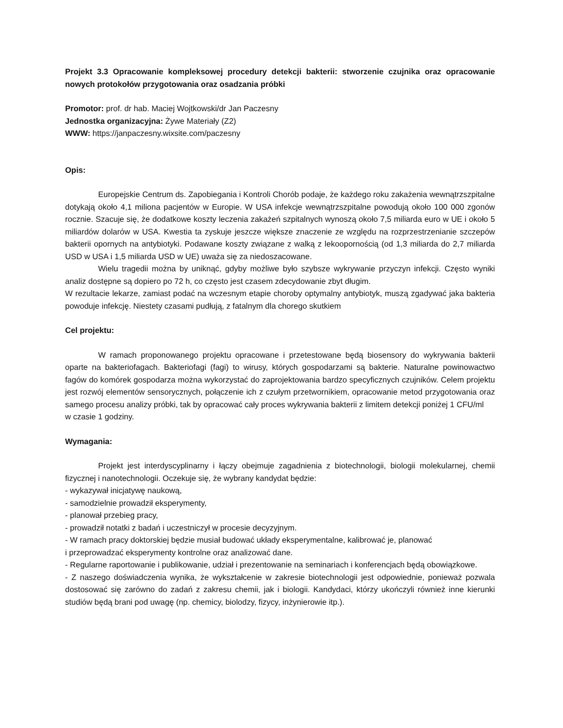Projekt 3.3 Opracowanie kompleksowej procedury detekcji bakterii: stworzenie czujnika oraz opracowanie nowych protokołów przygotowania oraz osadzania próbki
Promotor: prof. dr hab. Maciej Wojtkowski/dr Jan Paczesny
Jednostka organizacyjna: Żywe Materiały (Z2)
WWW: https://janpaczesny.wixsite.com/paczesny
Opis:
Europejskie Centrum ds. Zapobiegania i Kontroli Chorób podaje, że każdego roku zakażenia wewnątrzszpitalne dotykają około 4,1 miliona pacjentów w Europie. W USA infekcje wewnątrzszpitalne powodują około 100 000 zgonów rocznie. Szacuje się, że dodatkowe koszty leczenia zakażeń szpitalnych wynoszą około 7,5 miliarda euro w UE i około 5 miliardów dolarów w USA. Kwestia ta zyskuje jeszcze większe znaczenie ze względu na rozprzestrzenianie szczepów bakterii opornych na antybiotyki. Podawane koszty związane z walką z lekoopornością (od 1,3 miliarda do 2,7 miliarda USD w USA i 1,5 miliarda USD w UE) uważa się za niedoszacowane.
Wielu tragedii można by uniknąć, gdyby możliwe było szybsze wykrywanie przyczyn infekcji. Często wyniki analiz dostępne są dopiero po 72 h, co często jest czasem zdecydowanie zbyt długim.
W rezultacie lekarze, zamiast podać na wczesnym etapie choroby optymalny antybiotyk, muszą zgadywać jaka bakteria powoduje infekcję. Niestety czasami pudłują, z fatalnym dla chorego skutkiem
Cel projektu:
W ramach proponowanego projektu opracowane i przetestowane będą biosensory do wykrywania bakterii oparte na bakteriofagach. Bakteriofagi (fagi) to wirusy, których gospodarzami są bakterie. Naturalne powinowactwo fagów do komórek gospodarza można wykorzystać do zaprojektowania bardzo specyficznych czujników. Celem projektu jest rozwój elementów sensorycznych, połączenie ich z czułym przetwornikiem, opracowanie metod przygotowania oraz samego procesu analizy próbki, tak by opracować cały proces wykrywania bakterii z limitem detekcji poniżej 1 CFU/ml
w czasie 1 godziny.
Wymagania:
Projekt jest interdyscyplinarny i łączy obejmuje zagadnienia z biotechnologii, biologii molekularnej, chemii fizycznej i nanotechnologii. Oczekuje się, że wybrany kandydat będzie:
- wykazywał inicjatywę naukową,
- samodzielnie prowadził eksperymenty,
- planował przebieg pracy,
- prowadził notatki z badań i uczestniczył w procesie decyzyjnym.
- W ramach pracy doktorskiej będzie musiał budować układy eksperymentalne, kalibrować je, planować
i przeprowadzać eksperymenty kontrolne oraz analizować dane.
- Regularne raportowanie i publikowanie, udział i prezentowanie na seminariach i konferencjach będą obowiązkowe.
- Z naszego doświadczenia wynika, że wykształcenie w zakresie biotechnologii jest odpowiednie, ponieważ pozwala dostosować się zarówno do zadań z zakresu chemii, jak i biologii. Kandydaci, którzy ukończyli również inne kierunki studiów będą brani pod uwagę (np. chemicy, biolodzy, fizycy, inżynierowie itp.).